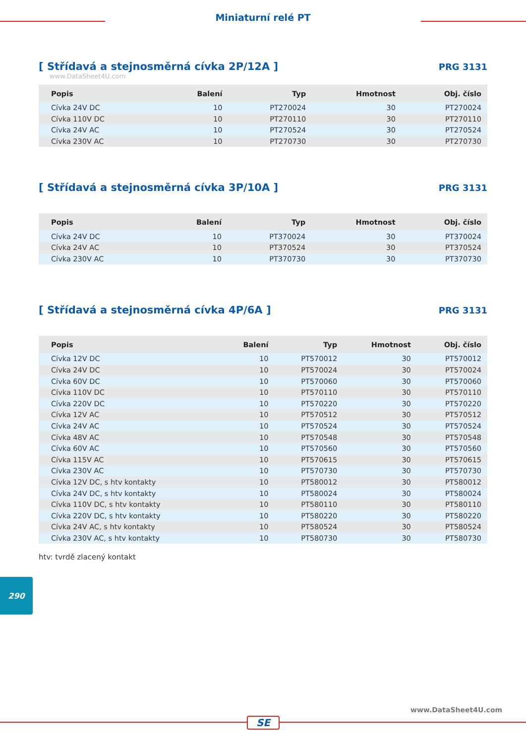Miniaturní relé PT
[ Střídavá a stejnosměrná cívka 2P/12A ]
PRG 3131
www.DataSheet4U.com
| Popis | Balení | Typ | Hmotnost | Obj. číslo |
| --- | --- | --- | --- | --- |
| Cívka 24V DC | 10 | PT270024 | 30 | PT270024 |
| Cívka 110V DC | 10 | PT270110 | 30 | PT270110 |
| Cívka 24V AC | 10 | PT270524 | 30 | PT270524 |
| Cívka 230V AC | 10 | PT270730 | 30 | PT270730 |
[ Střídavá a stejnosměrná cívka 3P/10A ]
PRG 3131
| Popis | Balení | Typ | Hmotnost | Obj. číslo |
| --- | --- | --- | --- | --- |
| Cívka 24V DC | 10 | PT370024 | 30 | PT370024 |
| Cívka 24V AC | 10 | PT370524 | 30 | PT370524 |
| Cívka 230V AC | 10 | PT370730 | 30 | PT370730 |
[ Střídavá a stejnosměrná cívka 4P/6A ]
PRG 3131
| Popis | Balení | Typ | Hmotnost | Obj. číslo |
| --- | --- | --- | --- | --- |
| Cívka 12V DC | 10 | PT570012 | 30 | PT570012 |
| Cívka 24V DC | 10 | PT570024 | 30 | PT570024 |
| Cívka 60V DC | 10 | PT570060 | 30 | PT570060 |
| Cívka 110V DC | 10 | PT570110 | 30 | PT570110 |
| Cívka 220V DC | 10 | PT570220 | 30 | PT570220 |
| Cívka 12V AC | 10 | PT570512 | 30 | PT570512 |
| Cívka 24V AC | 10 | PT570524 | 30 | PT570524 |
| Cívka 48V AC | 10 | PT570548 | 30 | PT570548 |
| Cívka 60V AC | 10 | PT570560 | 30 | PT570560 |
| Cívka 115V AC | 10 | PT570615 | 30 | PT570615 |
| Cívka 230V AC | 10 | PT570730 | 30 | PT570730 |
| Cívka 12V DC, s htv kontakty | 10 | PT580012 | 30 | PT580012 |
| Cívka 24V DC, s htv kontakty | 10 | PT580024 | 30 | PT580024 |
| Cívka 110V DC, s htv kontakty | 10 | PT580110 | 30 | PT580110 |
| Cívka 220V DC, s htv kontakty | 10 | PT580220 | 30 | PT580220 |
| Cívka 24V AC, s htv kontakty | 10 | PT580524 | 30 | PT580524 |
| Cívka 230V AC, s htv kontakty | 10 | PT580730 | 30 | PT580730 |
htv: tvrdě zlacený kontakt
290
www.DataSheet4U.com
SE